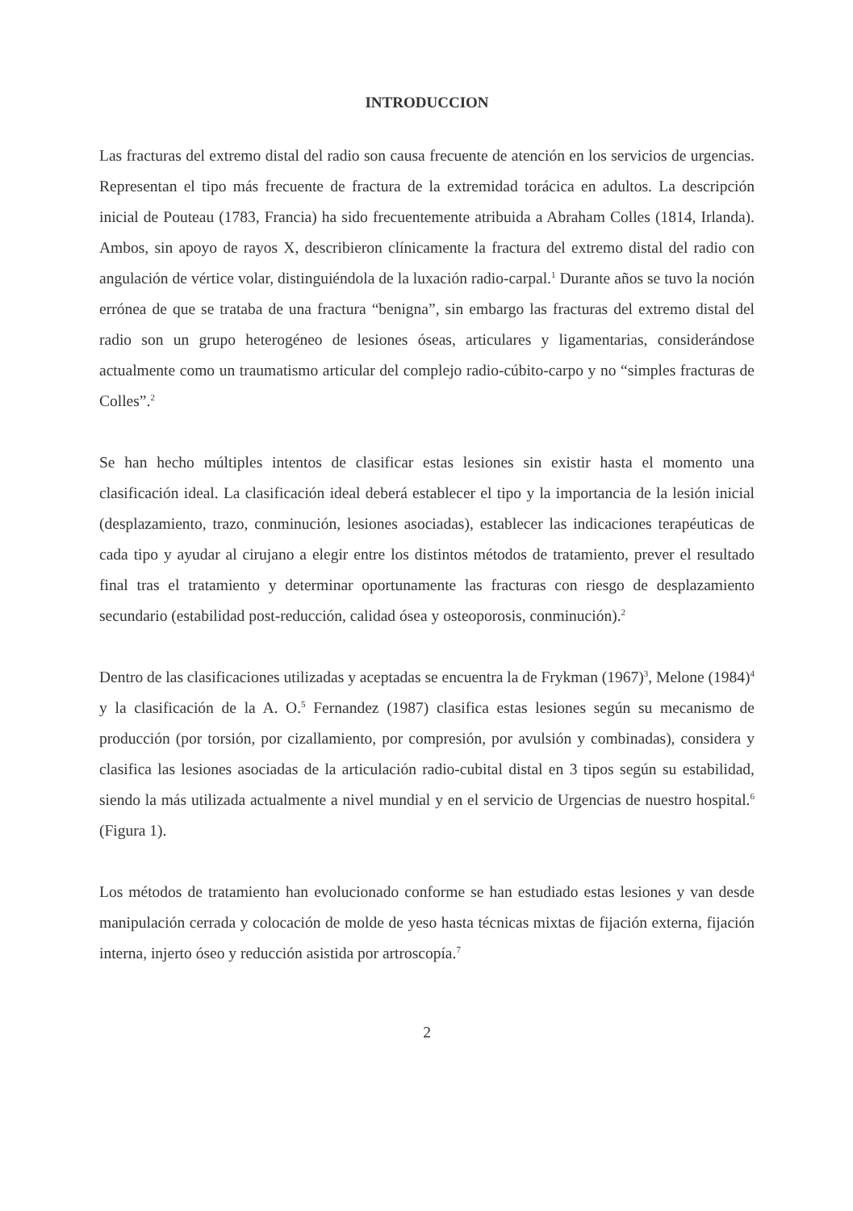INTRODUCCION
Las fracturas del extremo distal del radio son causa frecuente de atención en los servicios de urgencias. Representan el tipo más frecuente de fractura de la extremidad torácica en adultos. La descripción inicial de Pouteau (1783, Francia) ha sido frecuentemente atribuida a Abraham Colles (1814, Irlanda). Ambos, sin apoyo de rayos X, describieron clínicamente la fractura del extremo distal del radio con angulación de vértice volar, distinguiéndola de la luxación radio-carpal.<sup>1</sup> Durante años se tuvo la noción errónea de que se trataba de una fractura “benigna”, sin embargo las fracturas del extremo distal del radio son un grupo heterogéneo de lesiones óseas, articulares y ligamentarias, considerándose actualmente como un traumatismo articular del complejo radio-cúbito-carpo y no “simples fracturas de Colles”.<sup>2</sup>
Se han hecho múltiples intentos de clasificar estas lesiones sin existir hasta el momento una clasificación ideal. La clasificación ideal deberá establecer el tipo y la importancia de la lesión inicial (desplazamiento, trazo, conminución, lesiones asociadas), establecer las indicaciones terapéuticas de cada tipo y ayudar al cirujano a elegir entre los distintos métodos de tratamiento, prever el resultado final tras el tratamiento y determinar oportunamente las fracturas con riesgo de desplazamiento secundario (estabilidad post-reducción, calidad ósea y osteoporosis, conminución).<sup>2</sup>
Dentro de las clasificaciones utilizadas y aceptadas se encuentra la de Frykman (1967)<sup>3</sup>, Melone (1984)<sup>4</sup> y la clasificación de la A. O.<sup>5</sup> Fernandez (1987) clasifica estas lesiones según su mecanismo de producción (por torsión, por cizallamiento, por compresión, por avulsión y combinadas), considera y clasifica las lesiones asociadas de la articulación radio-cubital distal en 3 tipos según su estabilidad, siendo la más utilizada actualmente a nivel mundial y en el servicio de Urgencias de nuestro hospital.<sup>6</sup> (Figura 1).
Los métodos de tratamiento han evolucionado conforme se han estudiado estas lesiones y van desde manipulación cerrada y colocación de molde de yeso hasta técnicas mixtas de fijación externa, fijación interna, injerto óseo y reducción asistida por artroscopía.<sup>7</sup>
2